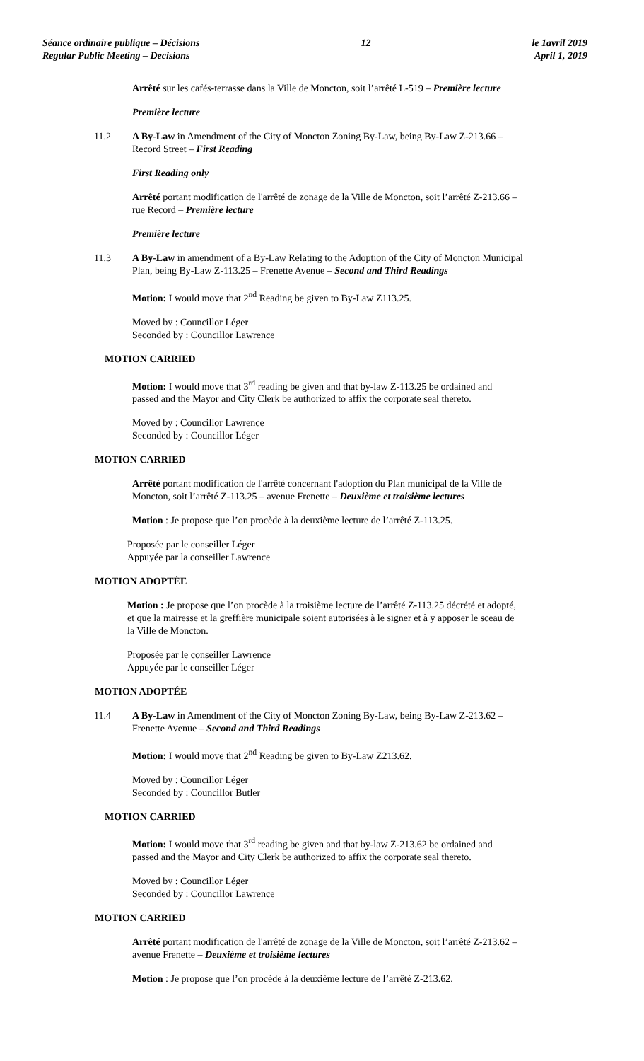Séance ordinaire publique – Décisions
Regular Public Meeting – Decisions
12 le 1avril 2019
April 1, 2019
Arrêté sur les cafés-terrasse dans la Ville de Moncton, soit l’arrêté L-519 – Première lecture
Première lecture
11.2 A By-Law in Amendment of the City of Moncton Zoning By-Law, being By-Law Z-213.66 –
Record Street – First Reading
First Reading only
Arrêté portant modification de l'arrêté de zonage de la Ville de Moncton, soit l’arrêté Z-213.66 –
rue Record – Première lecture
Première lecture
11.3 A By-Law in amendment of a By-Law Relating to the Adoption of the City of Moncton Municipal
Plan, being By-Law Z-113.25 – Frenette Avenue – Second and Third Readings
Motion: I would move that 2<sup>nd</sup> Reading be given to By-Law Z113.25.
Moved by : Councillor Léger
Seconded by : Councillor Lawrence
MOTION CARRIED
Motion: I would move that 3<sup>rd</sup> reading be given and that by-law Z-113.25 be ordained and
passed and the Mayor and City Clerk be authorized to affix the corporate seal thereto.
Moved by : Councillor Lawrence
Seconded by : Councillor Léger
MOTION CARRIED
Arrêté portant modification de l'arrêté concernant l'adoption du Plan municipal de la Ville de
Moncton, soit l’arrêté Z-113.25 – avenue Frenette – Deuxième et troisième lectures
Motion : Je propose que l’on procède à la deuxième lecture de l’arrêté Z-113.25.
Proposée par le conseiller Léger
Appuyée par la conseiller Lawrence
MOTION ADOPTÉE
Motion : Je propose que l’on procède à la troisième lecture de l’arrêté Z-113.25 décrété et adopté,
et que la mairesse et la greffière municipale soient autorisées à le signer et à y apposer le sceau de
la Ville de Moncton.
Proposée par le conseiller Lawrence
Appuyée par le conseiller Léger
MOTION ADOPTÉE
11.4 A By-Law in Amendment of the City of Moncton Zoning By-Law, being By-Law Z-213.62 –
Frenette Avenue – Second and Third Readings
Motion: I would move that 2<sup>nd</sup> Reading be given to By-Law Z213.62.
Moved by : Councillor Léger
Seconded by : Councillor Butler
MOTION CARRIED
Motion: I would move that 3<sup>rd</sup> reading be given and that by-law Z-213.62 be ordained and
passed and the Mayor and City Clerk be authorized to affix the corporate seal thereto.
Moved by : Councillor Léger
Seconded by : Councillor Lawrence
MOTION CARRIED
Arrêté portant modification de l'arrêté de zonage de la Ville de Moncton, soit l’arrêté Z-213.62 –
avenue Frenette – Deuxième et troisième lectures
Motion : Je propose que l’on procède à la deuxième lecture de l’arrêté Z-213.62.